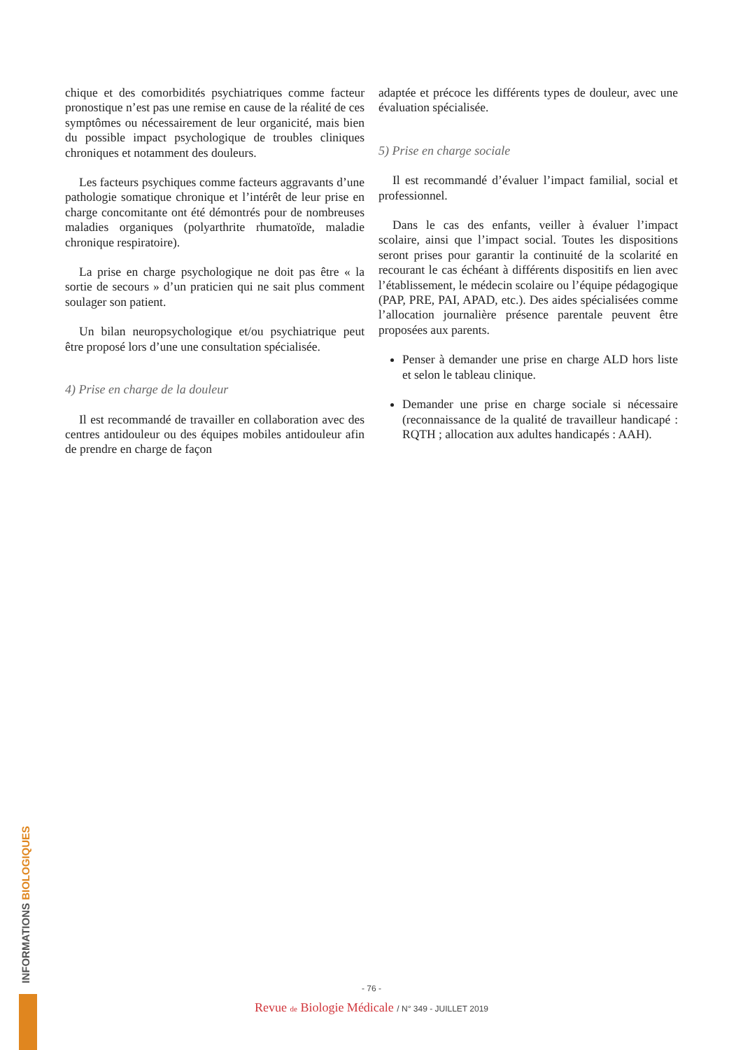chique et des comorbidités psychiatriques comme facteur pronostique n’est pas une remise en cause de la réalité de ces symptômes ou nécessairement de leur organicité, mais bien du possible impact psychologique de troubles cliniques chroniques et notamment des douleurs.
Les facteurs psychiques comme facteurs aggravants d’une pathologie somatique chronique et l’intérêt de leur prise en charge concomitante ont été démontrés pour de nombreuses maladies organiques (polyarthrite rhumatoïde, maladie chronique respiratoire).
La prise en charge psychologique ne doit pas être « la sortie de secours » d’un praticien qui ne sait plus comment soulager son patient.
Un bilan neuropsychologique et/ou psychiatrique peut être proposé lors d’une une consultation spécialisée.
4) Prise en charge de la douleur
Il est recommandé de travailler en collaboration avec des centres antidouleur ou des équipes mobiles antidouleur afin de prendre en charge de façon
adaptée et précoce les différents types de douleur, avec une évaluation spécialisée.
5) Prise en charge sociale
Il est recommandé d’évaluer l’impact familial, social et professionnel.
Dans le cas des enfants, veiller à évaluer l’impact scolaire, ainsi que l’impact social. Toutes les dispositions seront prises pour garantir la continuité de la scolarité en recourant le cas échéant à différents dispositifs en lien avec l’établissement, le médecin scolaire ou l’équipe pédagogique (PAP, PRE, PAI, APAD, etc.). Des aides spécialisées comme l’allocation journalière présence parentale peuvent être proposées aux parents.
Penser à demander une prise en charge ALD hors liste et selon le tableau clinique.
Demander une prise en charge sociale si nécessaire (reconnaissance de la qualité de travailleur handicapé : RQTH ; allocation aux adultes handicapés : AAH).
INFORMATIONS BIOLOGIQUES
- 76 -
Revue de Biologie Médicale / N° 349 - JUILLET 2019